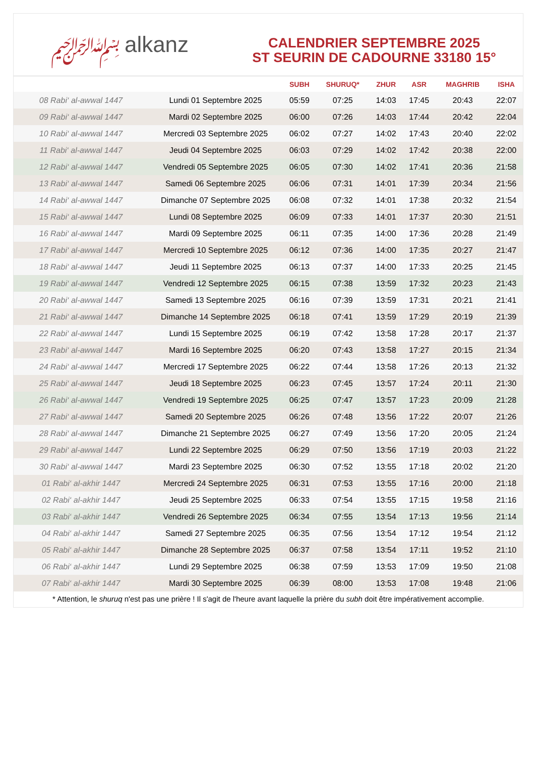﷽ alkanz
CALENDRIER SEPTEMBRE 2025
ST SEURIN DE CADOURNE 33180 15°
| | | SUBH | SHURUQ* | ZHUR | ASR | MAGHRIB | ISHA |
| --- | --- | --- | --- | --- | --- | --- | --- |
| 08 Rabi‘ al-awwal 1447 | Lundi 01 Septembre 2025 | 05:59 | 07:25 | 14:03 | 17:45 | 20:43 | 22:07 |
| 09 Rabi‘ al-awwal 1447 | Mardi 02 Septembre 2025 | 06:00 | 07:26 | 14:03 | 17:44 | 20:42 | 22:04 |
| 10 Rabi‘ al-awwal 1447 | Mercredi 03 Septembre 2025 | 06:02 | 07:27 | 14:02 | 17:43 | 20:40 | 22:02 |
| 11 Rabi‘ al-awwal 1447 | Jeudi 04 Septembre 2025 | 06:03 | 07:29 | 14:02 | 17:42 | 20:38 | 22:00 |
| 12 Rabi‘ al-awwal 1447 | Vendredi 05 Septembre 2025 | 06:05 | 07:30 | 14:02 | 17:41 | 20:36 | 21:58 |
| 13 Rabi‘ al-awwal 1447 | Samedi 06 Septembre 2025 | 06:06 | 07:31 | 14:01 | 17:39 | 20:34 | 21:56 |
| 14 Rabi‘ al-awwal 1447 | Dimanche 07 Septembre 2025 | 06:08 | 07:32 | 14:01 | 17:38 | 20:32 | 21:54 |
| 15 Rabi‘ al-awwal 1447 | Lundi 08 Septembre 2025 | 06:09 | 07:33 | 14:01 | 17:37 | 20:30 | 21:51 |
| 16 Rabi‘ al-awwal 1447 | Mardi 09 Septembre 2025 | 06:11 | 07:35 | 14:00 | 17:36 | 20:28 | 21:49 |
| 17 Rabi‘ al-awwal 1447 | Mercredi 10 Septembre 2025 | 06:12 | 07:36 | 14:00 | 17:35 | 20:27 | 21:47 |
| 18 Rabi‘ al-awwal 1447 | Jeudi 11 Septembre 2025 | 06:13 | 07:37 | 14:00 | 17:33 | 20:25 | 21:45 |
| 19 Rabi‘ al-awwal 1447 | Vendredi 12 Septembre 2025 | 06:15 | 07:38 | 13:59 | 17:32 | 20:23 | 21:43 |
| 20 Rabi‘ al-awwal 1447 | Samedi 13 Septembre 2025 | 06:16 | 07:39 | 13:59 | 17:31 | 20:21 | 21:41 |
| 21 Rabi‘ al-awwal 1447 | Dimanche 14 Septembre 2025 | 06:18 | 07:41 | 13:59 | 17:29 | 20:19 | 21:39 |
| 22 Rabi‘ al-awwal 1447 | Lundi 15 Septembre 2025 | 06:19 | 07:42 | 13:58 | 17:28 | 20:17 | 21:37 |
| 23 Rabi‘ al-awwal 1447 | Mardi 16 Septembre 2025 | 06:20 | 07:43 | 13:58 | 17:27 | 20:15 | 21:34 |
| 24 Rabi‘ al-awwal 1447 | Mercredi 17 Septembre 2025 | 06:22 | 07:44 | 13:58 | 17:26 | 20:13 | 21:32 |
| 25 Rabi‘ al-awwal 1447 | Jeudi 18 Septembre 2025 | 06:23 | 07:45 | 13:57 | 17:24 | 20:11 | 21:30 |
| 26 Rabi‘ al-awwal 1447 | Vendredi 19 Septembre 2025 | 06:25 | 07:47 | 13:57 | 17:23 | 20:09 | 21:28 |
| 27 Rabi‘ al-awwal 1447 | Samedi 20 Septembre 2025 | 06:26 | 07:48 | 13:56 | 17:22 | 20:07 | 21:26 |
| 28 Rabi‘ al-awwal 1447 | Dimanche 21 Septembre 2025 | 06:27 | 07:49 | 13:56 | 17:20 | 20:05 | 21:24 |
| 29 Rabi‘ al-awwal 1447 | Lundi 22 Septembre 2025 | 06:29 | 07:50 | 13:56 | 17:19 | 20:03 | 21:22 |
| 30 Rabi‘ al-awwal 1447 | Mardi 23 Septembre 2025 | 06:30 | 07:52 | 13:55 | 17:18 | 20:02 | 21:20 |
| 01 Rabi‘ al-akhir 1447 | Mercredi 24 Septembre 2025 | 06:31 | 07:53 | 13:55 | 17:16 | 20:00 | 21:18 |
| 02 Rabi‘ al-akhir 1447 | Jeudi 25 Septembre 2025 | 06:33 | 07:54 | 13:55 | 17:15 | 19:58 | 21:16 |
| 03 Rabi‘ al-akhir 1447 | Vendredi 26 Septembre 2025 | 06:34 | 07:55 | 13:54 | 17:13 | 19:56 | 21:14 |
| 04 Rabi‘ al-akhir 1447 | Samedi 27 Septembre 2025 | 06:35 | 07:56 | 13:54 | 17:12 | 19:54 | 21:12 |
| 05 Rabi‘ al-akhir 1447 | Dimanche 28 Septembre 2025 | 06:37 | 07:58 | 13:54 | 17:11 | 19:52 | 21:10 |
| 06 Rabi‘ al-akhir 1447 | Lundi 29 Septembre 2025 | 06:38 | 07:59 | 13:53 | 17:09 | 19:50 | 21:08 |
| 07 Rabi‘ al-akhir 1447 | Mardi 30 Septembre 2025 | 06:39 | 08:00 | 13:53 | 17:08 | 19:48 | 21:06 |
* Attention, le shuruq n'est pas une prière ! Il s'agit de l'heure avant laquelle la prière du subh doit être impérativement accomplie.